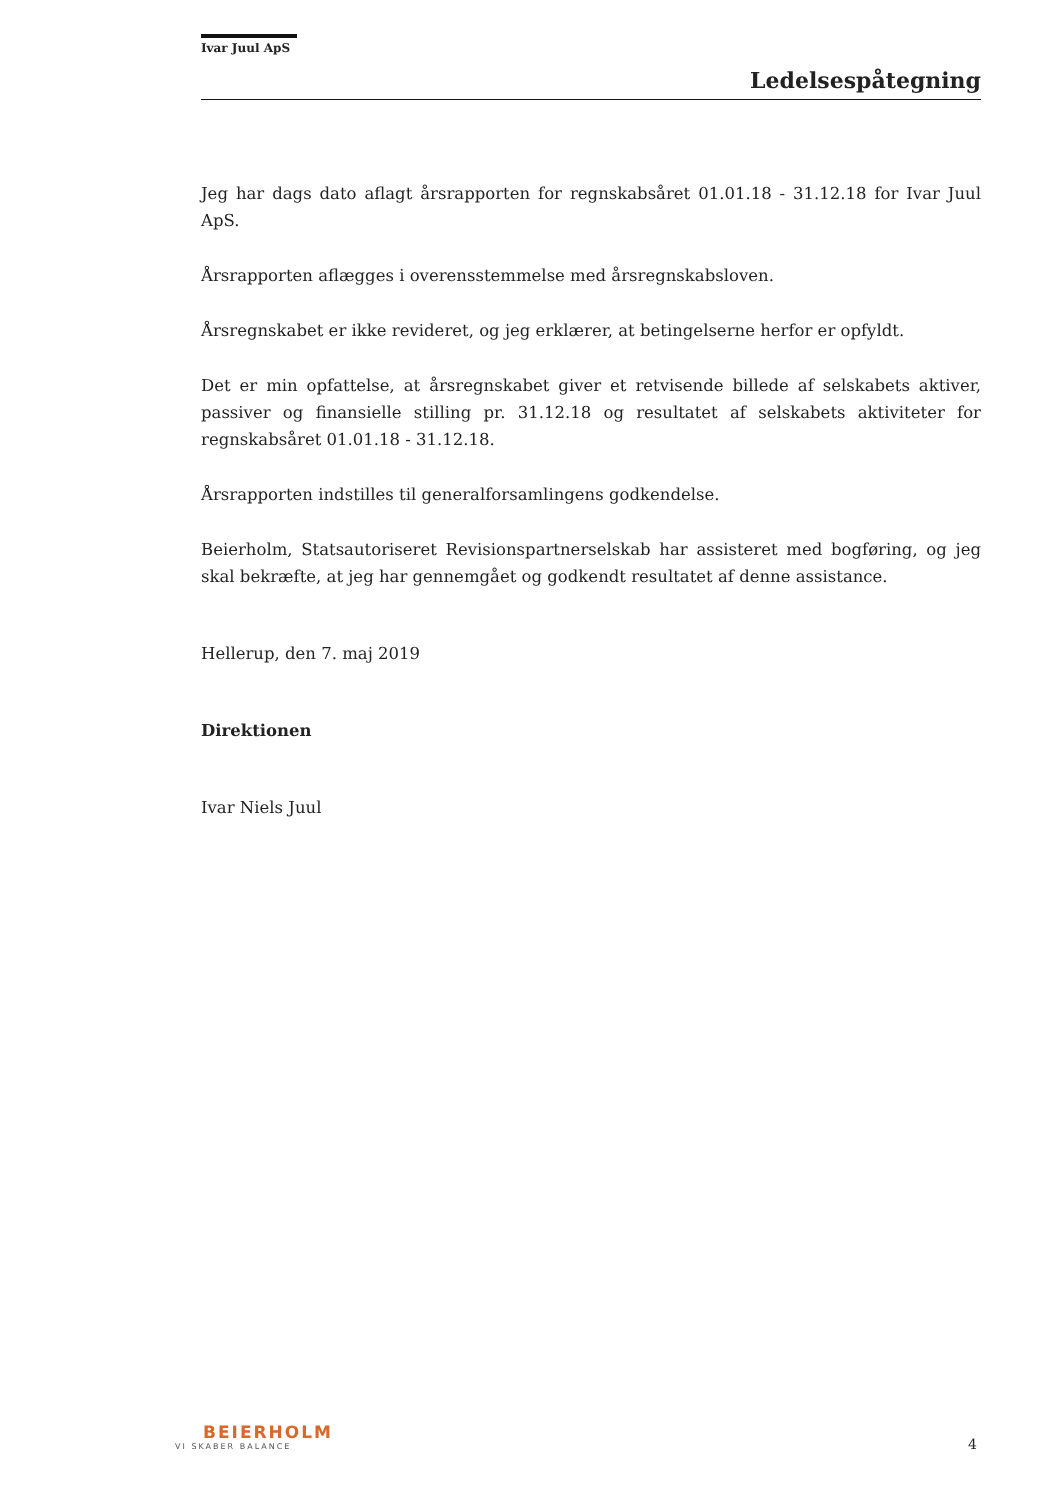Ivar Juul ApS
Ledelsespåtegning
Jeg har dags dato aflagt årsrapporten for regnskabsåret 01.01.18 - 31.12.18 for Ivar Juul ApS.
Årsrapporten aflægges i overensstemmelse med årsregnskabsloven.
Årsregnskabet er ikke revideret, og jeg erklærer, at betingelserne herfor er opfyldt.
Det er min opfattelse, at årsregnskabet giver et retvisende billede af selskabets aktiver, passiver og finansielle stilling pr. 31.12.18 og resultatet af selskabets aktiviteter for regnskabsåret 01.01.18 - 31.12.18.
Årsrapporten indstilles til generalforsamlingens godkendelse.
Beierholm, Statsautoriseret Revisionspartnerselskab har assisteret med bogføring, og jeg skal bekræfte, at jeg har gennemgået og godkendt resultatet af denne assistance.
Hellerup, den 7. maj 2019
Direktionen
Ivar Niels Juul
BEIERHOLM
VI SKABER BALANCE
4